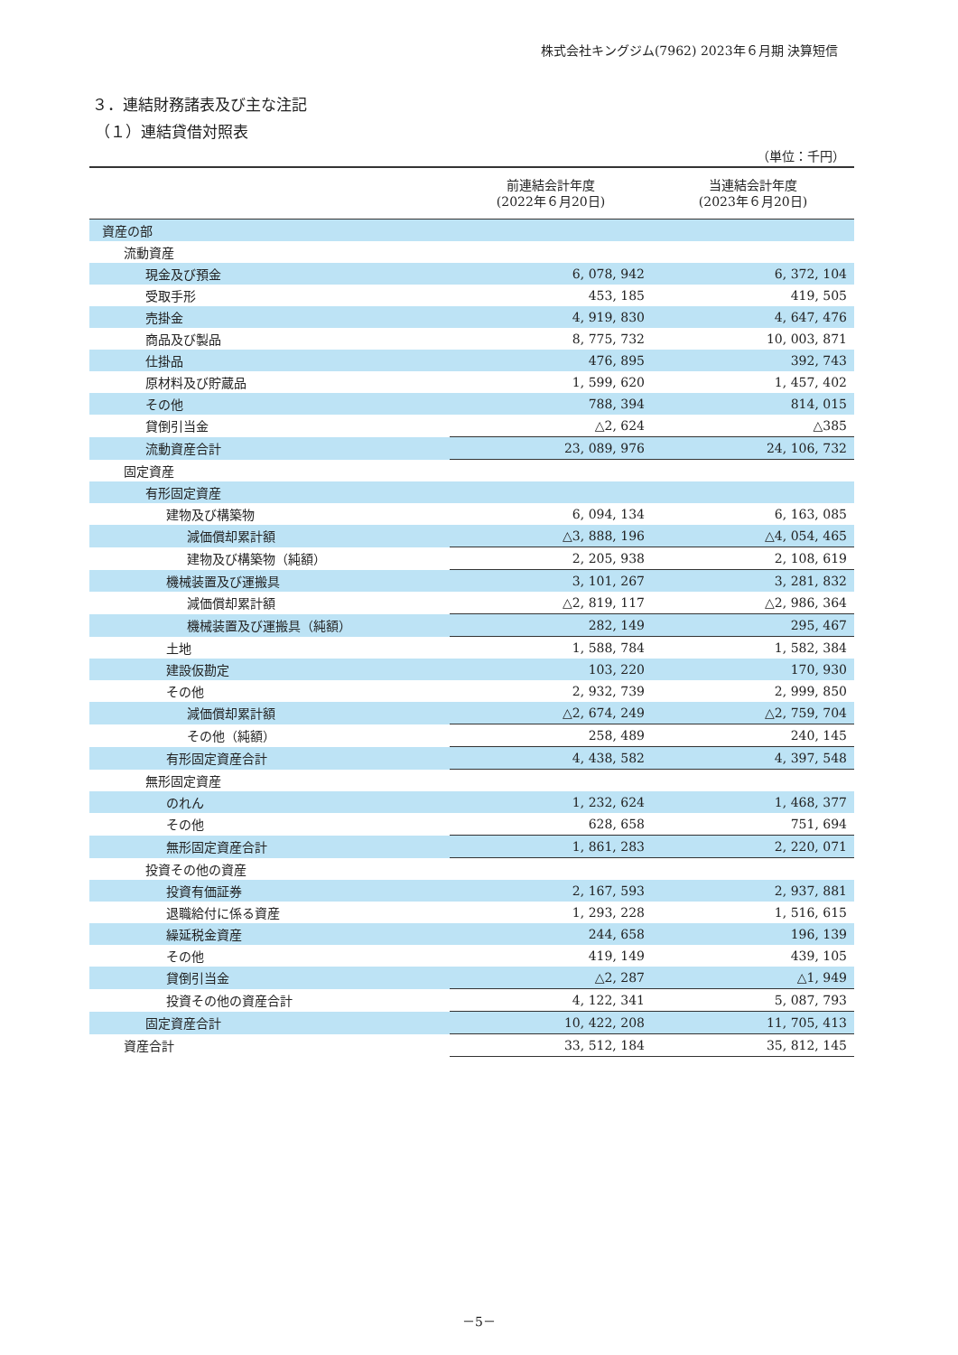株式会社キングジム(7962) 2023年６月期 決算短信
３．連結財務諸表及び主な注記
（１）連結貸借対照表
（単位：千円）
| | 前連結会計年度 (2022年６月20日) | 当連結会計年度 (2023年６月20日) |
| --- | --- | --- |
| 資産の部 | | |
| 流動資産 | | |
| 現金及び預金 | 6, 078, 942 | 6, 372, 104 |
| 受取手形 | 453, 185 | 419, 505 |
| 売掛金 | 4, 919, 830 | 4, 647, 476 |
| 商品及び製品 | 8, 775, 732 | 10, 003, 871 |
| 仕掛品 | 476, 895 | 392, 743 |
| 原材料及び貯蔵品 | 1, 599, 620 | 1, 457, 402 |
| その他 | 788, 394 | 814, 015 |
| 貸倒引当金 | △2, 624 | △385 |
| 流動資産合計 | 23, 089, 976 | 24, 106, 732 |
| 固定資産 | | |
| 有形固定資産 | | |
| 建物及び構築物 | 6, 094, 134 | 6, 163, 085 |
| 減価償却累計額 | △3, 888, 196 | △4, 054, 465 |
| 建物及び構築物（純額） | 2, 205, 938 | 2, 108, 619 |
| 機械装置及び運搬具 | 3, 101, 267 | 3, 281, 832 |
| 減価償却累計額 | △2, 819, 117 | △2, 986, 364 |
| 機械装置及び運搬具（純額） | 282, 149 | 295, 467 |
| 土地 | 1, 588, 784 | 1, 582, 384 |
| 建設仮勘定 | 103, 220 | 170, 930 |
| その他 | 2, 932, 739 | 2, 999, 850 |
| 減価償却累計額 | △2, 674, 249 | △2, 759, 704 |
| その他（純額） | 258, 489 | 240, 145 |
| 有形固定資産合計 | 4, 438, 582 | 4, 397, 548 |
| 無形固定資産 | | |
| のれん | 1, 232, 624 | 1, 468, 377 |
| その他 | 628, 658 | 751, 694 |
| 無形固定資産合計 | 1, 861, 283 | 2, 220, 071 |
| 投資その他の資産 | | |
| 投資有価証券 | 2, 167, 593 | 2, 937, 881 |
| 退職給付に係る資産 | 1, 293, 228 | 1, 516, 615 |
| 繰延税金資産 | 244, 658 | 196, 139 |
| その他 | 419, 149 | 439, 105 |
| 貸倒引当金 | △2, 287 | △1, 949 |
| 投資その他の資産合計 | 4, 122, 341 | 5, 087, 793 |
| 固定資産合計 | 10, 422, 208 | 11, 705, 413 |
| 資産合計 | 33, 512, 184 | 35, 812, 145 |
－5－